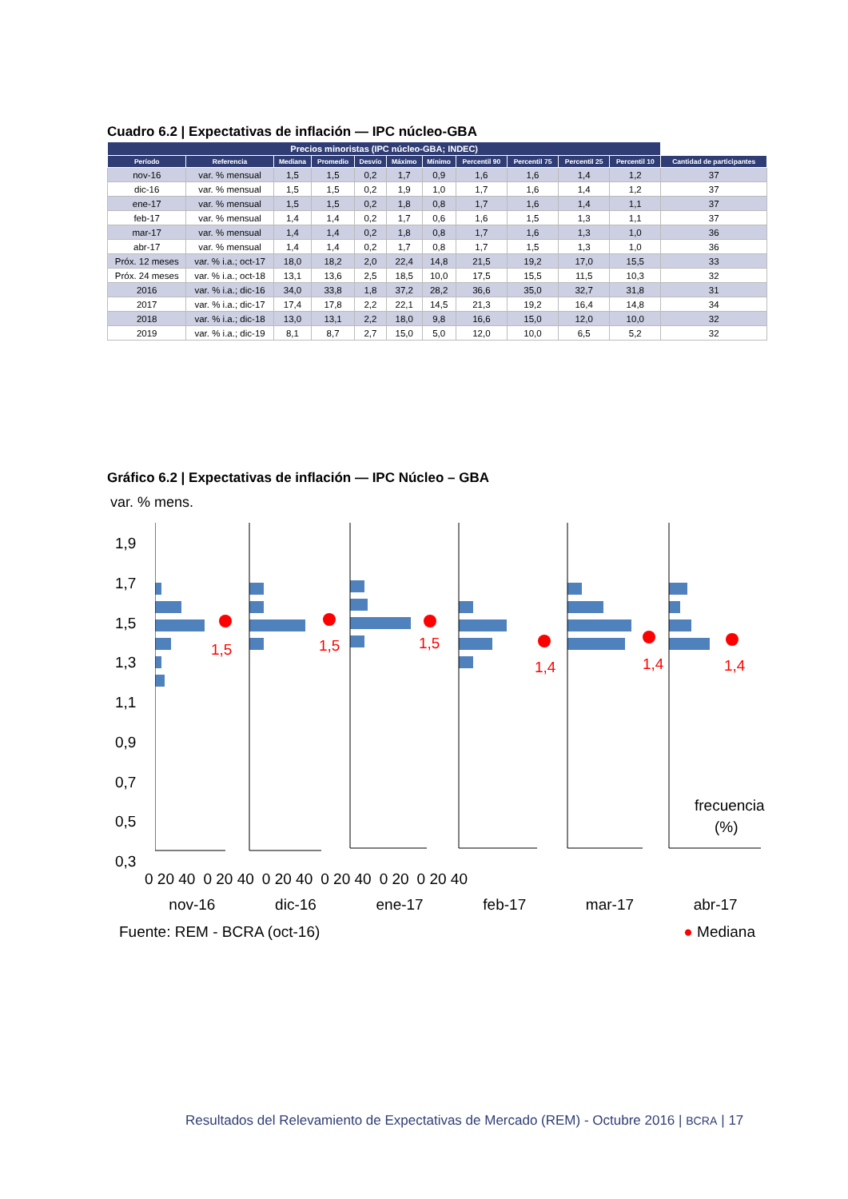Cuadro 6.2 | Expectativas de inflación — IPC núcleo-GBA
| Precios minoristas (IPC núcleo-GBA; INDEC) | | | | | | | | | | | |
| --- | --- | --- | --- | --- | --- | --- | --- | --- | --- | --- | --- |
| Período | Referencia | Mediana | Promedio | Desvío | Máximo | Mínimo | Percentil 90 | Percentil 75 | Percentil 25 | Percentil 10 | Cantidad de participantes |
| nov-16 | var. % mensual | 1,5 | 1,5 | 0,2 | 1,7 | 0,9 | 1,6 | 1,6 | 1,4 | 1,2 | 37 |
| dic-16 | var. % mensual | 1,5 | 1,5 | 0,2 | 1,9 | 1,0 | 1,7 | 1,6 | 1,4 | 1,2 | 37 |
| ene-17 | var. % mensual | 1,5 | 1,5 | 0,2 | 1,8 | 0,8 | 1,7 | 1,6 | 1,4 | 1,1 | 37 |
| feb-17 | var. % mensual | 1,4 | 1,4 | 0,2 | 1,7 | 0,6 | 1,6 | 1,5 | 1,3 | 1,1 | 37 |
| mar-17 | var. % mensual | 1,4 | 1,4 | 0,2 | 1,8 | 0,8 | 1,7 | 1,6 | 1,3 | 1,0 | 36 |
| abr-17 | var. % mensual | 1,4 | 1,4 | 0,2 | 1,7 | 0,8 | 1,7 | 1,5 | 1,3 | 1,0 | 36 |
| Próx. 12 meses | var. % i.a.; oct-17 | 18,0 | 18,2 | 2,0 | 22,4 | 14,8 | 21,5 | 19,2 | 17,0 | 15,5 | 33 |
| Próx. 24 meses | var. % i.a.; oct-18 | 13,1 | 13,6 | 2,5 | 18,5 | 10,0 | 17,5 | 15,5 | 11,5 | 10,3 | 32 |
| 2016 | var. % i.a.; dic-16 | 34,0 | 33,8 | 1,8 | 37,2 | 28,2 | 36,6 | 35,0 | 32,7 | 31,8 | 31 |
| 2017 | var. % i.a.; dic-17 | 17,4 | 17,8 | 2,2 | 22,1 | 14,5 | 21,3 | 19,2 | 16,4 | 14,8 | 34 |
| 2018 | var. % i.a.; dic-18 | 13,0 | 13,1 | 2,2 | 18,0 | 9,8 | 16,6 | 15,0 | 12,0 | 10,0 | 32 |
| 2019 | var. % i.a.; dic-19 | 8,1 | 8,7 | 2,7 | 15,0 | 5,0 | 12,0 | 10,0 | 6,5 | 5,2 | 32 |
Gráfico 6.2 | Expectativas de inflación — IPC Núcleo – GBA
var. % mens.
1,9
1,7
1,5
1,3
1,1
0,9
0,7
0,5
0,3
1,5
1,5
1,5
1,4
1,4
1,4
frecuencia
(%)
0 20 40 0 20 40 0 20 40 0 20 40 0 20 0 20 40
nov-16 dic-16 ene-17 feb-17 mar-17 abr-17
Fuente: REM - BCRA (oct-16) ● Mediana
Resultados del Relevamiento de Expectativas de Mercado (REM) - Octubre 2016 | BCRA | 17